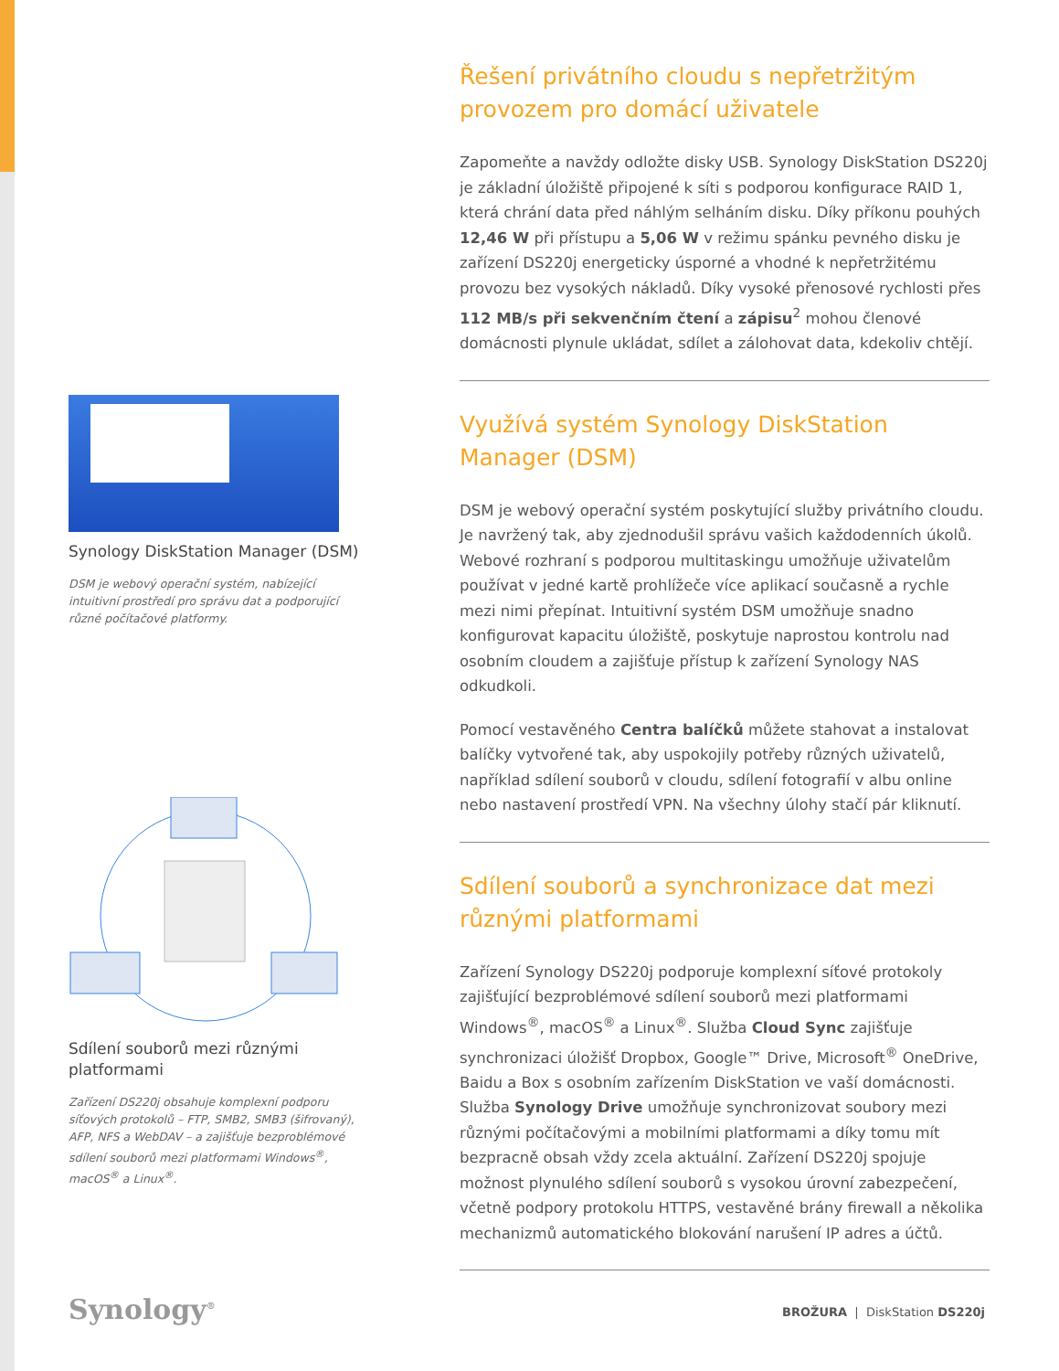Synology DiskStation Manager (DSM)
DSM je webový operační systém, nabízející intuitivní prostředí pro správu dat a podporující různé počítačové platformy.
Sdílení souborů mezi různými platformami
Zařízení DS220j obsahuje komplexní podporu síťových protokolů – FTP, SMB2, SMB3 (šifrovaný), AFP, NFS a WebDAV – a zajišťuje bezproblémové sdílení souborů mezi platformami Windows<sup>®</sup>, macOS<sup>®</sup> a Linux<sup>®</sup>.
Řešení privátního cloudu s nepřetržitým provozem pro domácí uživatele
Zapomeňte a navždy odložte disky USB. Synology DiskStation DS220j je základní úložiště připojené k síti s podporou konfigurace RAID 1, která chrání data před náhlým selháním disku. Díky příkonu pouhých 12,46 W při přístupu a 5,06 W v režimu spánku pevného disku je zařízení DS220j energeticky úsporné a vhodné k nepřetržitému provozu bez vysokých nákladů. Díky vysoké přenosové rychlosti přes 112 MB/s při sekvenčním čtení a zápisu<sup>2</sup> mohou členové domácnosti plynule ukládat, sdílet a zálohovat data, kdekoliv chtějí.
Využívá systém Synology DiskStation Manager (DSM)
DSM je webový operační systém poskytující služby privátního cloudu. Je navržený tak, aby zjednodušil správu vašich každodenních úkolů. Webové rozhraní s podporou multitaskingu umožňuje uživatelům používat v jedné kartě prohlížeče více aplikací současně a rychle mezi nimi přepínat. Intuitivní systém DSM umožňuje snadno konfigurovat kapacitu úložiště, poskytuje naprostou kontrolu nad osobním cloudem a zajišťuje přístup k zařízení Synology NAS odkudkoli.
Pomocí vestavěného Centra balíčků můžete stahovat a instalovat balíčky vytvořené tak, aby uspokojily potřeby různých uživatelů, například sdílení souborů v cloudu, sdílení fotografií v albu online nebo nastavení prostředí VPN. Na všechny úlohy stačí pár kliknutí.
Sdílení souborů a synchronizace dat mezi různými platformami
Zařízení Synology DS220j podporuje komplexní síťové protokoly zajišťující bezproblémové sdílení souborů mezi platformami Windows<sup>®</sup>, macOS<sup>®</sup> a Linux<sup>®</sup>. Služba Cloud Sync zajišťuje synchronizaci úložišť Dropbox, Google™ Drive, Microsoft<sup>®</sup> OneDrive, Baidu a Box s osobním zařízením DiskStation ve vaší domácnosti. Služba Synology Drive umožňuje synchronizovat soubory mezi různými počítačovými a mobilními platformami a díky tomu mít bezpracně obsah vždy zcela aktuální. Zařízení DS220j spojuje možnost plynulého sdílení souborů s vysokou úrovní zabezpečení, včetně podpory protokolu HTTPS, vestavěné brány firewall a několika mechanizmů automatického blokování narušení IP adres a účtů.
Synology<sup>®</sup> BROŽURA | DiskStation DS220j